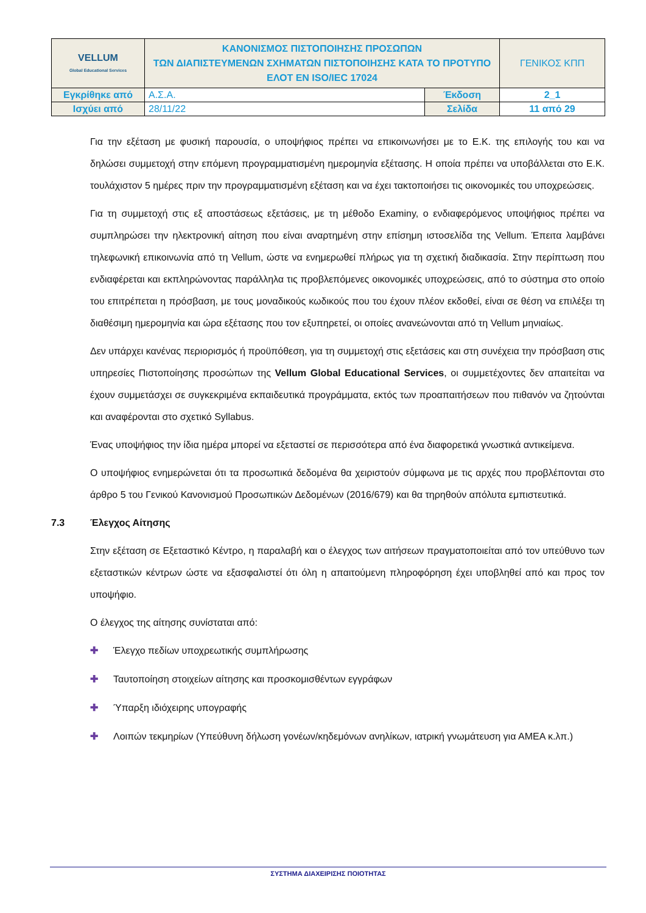| VELLUM Global Educational Services | ΚΑΝΟΝΙΣΜΟΣ ΠΙΣΤΟΠΟΙΗΣΗΣ ΠΡΟΣΩΠΩΝ ΤΩΝ ΔΙΑΠΙΣΤΕΥΜΕΝΩΝ ΣΧΗΜΑΤΩΝ ΠΙΣΤΟΠΟΙΗΣΗΣ ΚΑΤΑ ΤΟ ΠΡΟΤΥΠΟ ΕΛΟΤ EN ISO/IEC 17024 | | ΓΕΝΙΚΟΣ ΚΠΠ |
| Εγκρίθηκε από | Α.Σ.Α. | Έκδοση | 2_1 |
| Ισχύει από | 28/11/22 | Σελίδα | 11 από 29 |
Για την εξέταση με φυσική παρουσία, ο υποψήφιος πρέπει να επικοινωνήσει με το Ε.Κ. της επιλογής του και να δηλώσει συμμετοχή στην επόμενη προγραμματισμένη ημερομηνία εξέτασης. Η οποία πρέπει να υποβάλλεται στο Ε.Κ. τουλάχιστον 5 ημέρες πριν την προγραμματισμένη εξέταση και να έχει τακτοποιήσει τις οικονομικές του υποχρεώσεις.
Για τη συμμετοχή στις εξ αποστάσεως εξετάσεις, με τη μέθοδο Examiny, ο ενδιαφερόμενος υποψήφιος πρέπει να συμπληρώσει την ηλεκτρονική αίτηση που είναι αναρτημένη στην επίσημη ιστοσελίδα της Vellum. Έπειτα λαμβάνει τηλεφωνική επικοινωνία από τη Vellum, ώστε να ενημερωθεί πλήρως για τη σχετική διαδικασία. Στην περίπτωση που ενδιαφέρεται και εκπληρώνοντας παράλληλα τις προβλεπόμενες οικονομικές υποχρεώσεις, από το σύστημα στο οποίο του επιτρέπεται η πρόσβαση, με τους μοναδικούς κωδικούς που του έχουν πλέον εκδοθεί, είναι σε θέση να επιλέξει τη διαθέσιμη ημερομηνία και ώρα εξέτασης που τον εξυπηρετεί, οι οποίες ανανεώνονται από τη Vellum μηνιαίως.
Δεν υπάρχει κανένας περιορισμός ή προϋπόθεση, για τη συμμετοχή στις εξετάσεις και στη συνέχεια την πρόσβαση στις υπηρεσίες Πιστοποίησης προσώπων της Vellum Global Educational Services, οι συμμετέχοντες δεν απαιτείται να έχουν συμμετάσχει σε συγκεκριμένα εκπαιδευτικά προγράμματα, εκτός των προαπαιτήσεων που πιθανόν να ζητούνται και αναφέρονται στο σχετικό Syllabus.
Ένας υποψήφιος την ίδια ημέρα μπορεί να εξεταστεί σε περισσότερα από ένα διαφορετικά γνωστικά αντικείμενα.
Ο υποψήφιος ενημερώνεται ότι τα προσωπικά δεδομένα θα χειριστούν σύμφωνα με τις αρχές που προβλέπονται στο άρθρο 5 του Γενικού Κανονισμού Προσωπικών Δεδομένων (2016/679) και θα τηρηθούν απόλυτα εμπιστευτικά.
7.3 Έλεγχος Αίτησης
Στην εξέταση σε Εξεταστικό Κέντρο, η παραλαβή και ο έλεγχος των αιτήσεων πραγματοποιείται από τον υπεύθυνο των εξεταστικών κέντρων ώστε να εξασφαλιστεί ότι όλη η απαιτούμενη πληροφόρηση έχει υποβληθεί από και προς τον υποψήφιο.
Ο έλεγχος της αίτησης συνίσταται από:
✚ Έλεγχο πεδίων υποχρεωτικής συμπλήρωσης
✚ Ταυτοποίηση στοιχείων αίτησης και προσκομισθέντων εγγράφων
✚ Ύπαρξη ιδιόχειρης υπογραφής
✚ Λοιπών τεκμηρίων (Υπεύθυνη δήλωση γονέων/κηδεμόνων ανηλίκων, ιατρική γνωμάτευση για ΑΜΕΑ κ.λπ.)
ΣΥΣΤΗΜΑ ΔΙΑΧΕΙΡΙΣΗΣ ΠΟΙΟΤΗΤΑΣ